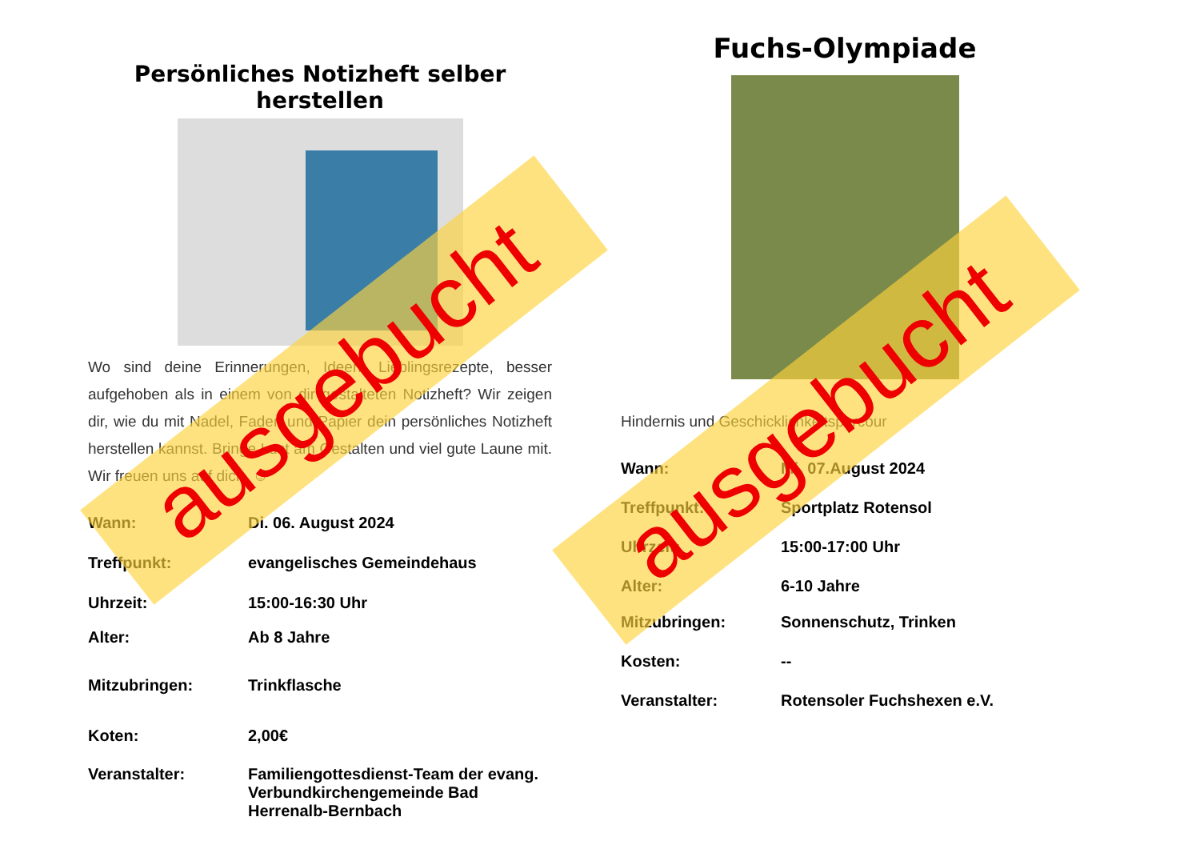Persönliches Notizheft selber herstellen
Wo sind deine Erinnerungen, Ideen, Lieblingsrezepte, besser aufgehoben als in einem von dir gestalteten Notizheft? Wir zeigen dir, wie du mit Nadel, Faden und Papier dein persönliches Notizheft herstellen kannst. Bringe Lust am Gestalten und viel gute Laune mit. Wir freuen uns auf dich. ☺
| Wann: | Di. 06. August 2024 |
| Treffpunkt: | evangelisches Gemeindehaus |
| Uhrzeit: | 15:00-16:30 Uhr |
| Alter: | Ab 8 Jahre |
| Mitzubringen: | Trinkflasche |
| Koten: | 2,00€ |
| Veranstalter: | Familiengottesdienst-Team der evang. Verbundkirchengemeinde Bad Herrenalb-Bernbach |
Fuchs-Olympiade
Hindernis und Geschicklichkeitsparcour
| Wann: | Mi. 07.August 2024 |
| Treffpunkt: | Sportplatz Rotensol |
| Uhrzeit: | 15:00-17:00 Uhr |
| Alter: | 6-10 Jahre |
| Mitzubringen: | Sonnenschutz, Trinken |
| Kosten: | -- |
| Veranstalter: | Rotensoler Fuchshexen e.V. |
ausgebucht ausgebucht